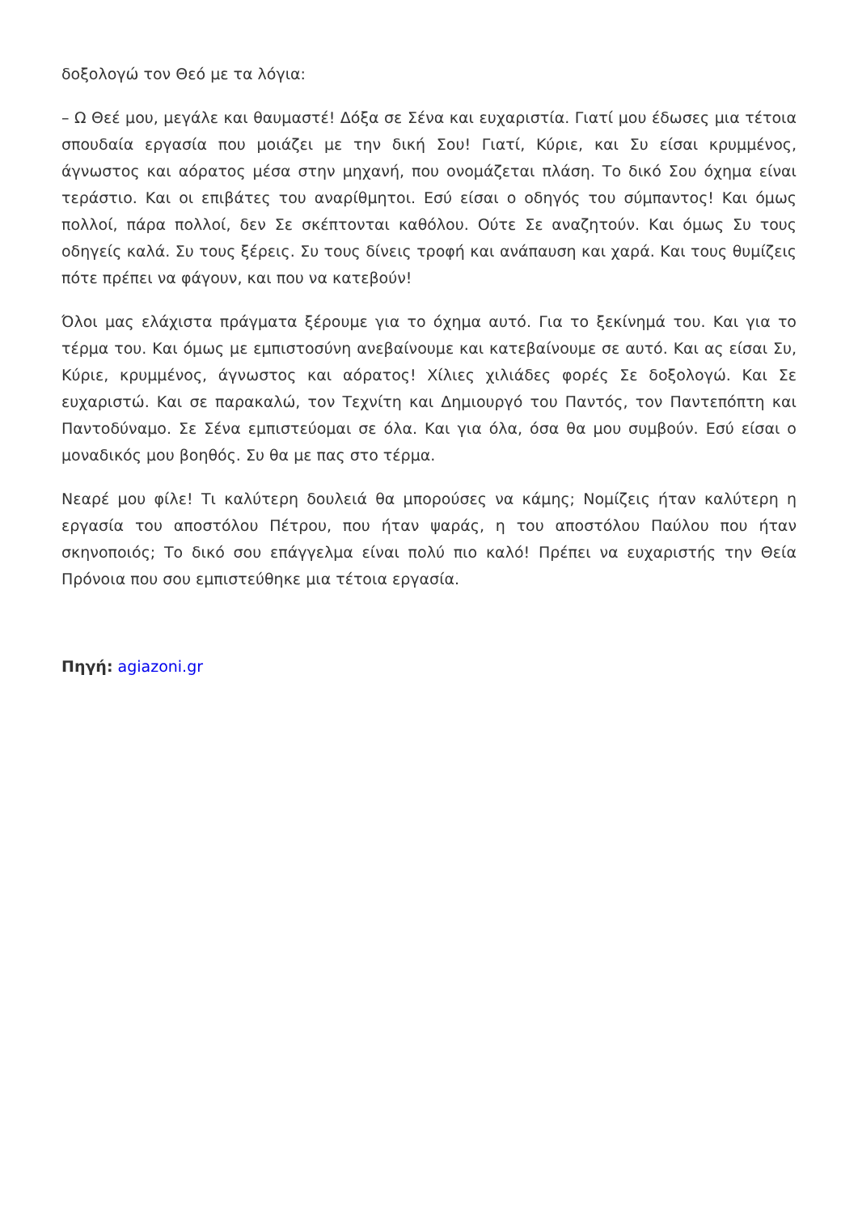δοξολογώ τον Θεό με τα λόγια:
– Ω Θεέ μου, μεγάλε και θαυμαστέ! Δόξα σε Σένα και ευχαριστία. Γιατί μου έδωσες μια τέτοια σπουδαία εργασία που μοιάζει με την δική Σου! Γιατί, Κύριε, και Συ είσαι κρυμμένος, άγνωστος και αόρατος μέσα στην μηχανή, που ονομάζεται πλάση. Το δικό Σου όχημα είναι τεράστιο. Και οι επιβάτες του αναρίθμητοι. Εσύ είσαι ο οδηγός του σύμπαντος! Και όμως πολλοί, πάρα πολλοί, δεν Σε σκέπτονται καθόλου. Ούτε Σε αναζητούν. Και όμως Συ τους οδηγείς καλά. Συ τους ξέρεις. Συ τους δίνεις τροφή και ανάπαυση και χαρά. Και τους θυμίζεις πότε πρέπει να φάγουν, και που να κατεβούν!
Όλοι μας ελάχιστα πράγματα ξέρουμε για το όχημα αυτό. Για το ξεκίνημά του. Και για το τέρμα του. Και όμως με εμπιστοσύνη ανεβαίνουμε και κατεβαίνουμε σε αυτό. Και ας είσαι Συ, Κύριε, κρυμμένος, άγνωστος και αόρατος! Χίλιες χιλιάδες φορές Σε δοξολογώ. Και Σε ευχαριστώ. Και σε παρακαλώ, τον Τεχνίτη και Δημιουργό του Παντός, τον Παντεπόπτη και Παντοδύναμο. Σε Σένα εμπιστεύομαι σε όλα. Και για όλα, όσα θα μου συμβούν. Εσύ είσαι ο μοναδικός μου βοηθός. Συ θα με πας στο τέρμα.
Νεαρέ μου φίλε! Τι καλύτερη δουλειά θα μπορούσες να κάμης; Νομίζεις ήταν καλύτερη η εργασία του αποστόλου Πέτρου, που ήταν ψαράς, η του αποστόλου Παύλου που ήταν σκηνοποιός; Το δικό σου επάγγελμα είναι πολύ πιο καλό! Πρέπει να ευχαριστής την Θεία Πρόνοια που σου εμπιστεύθηκε μια τέτοια εργασία.
Πηγή: agiazoni.gr